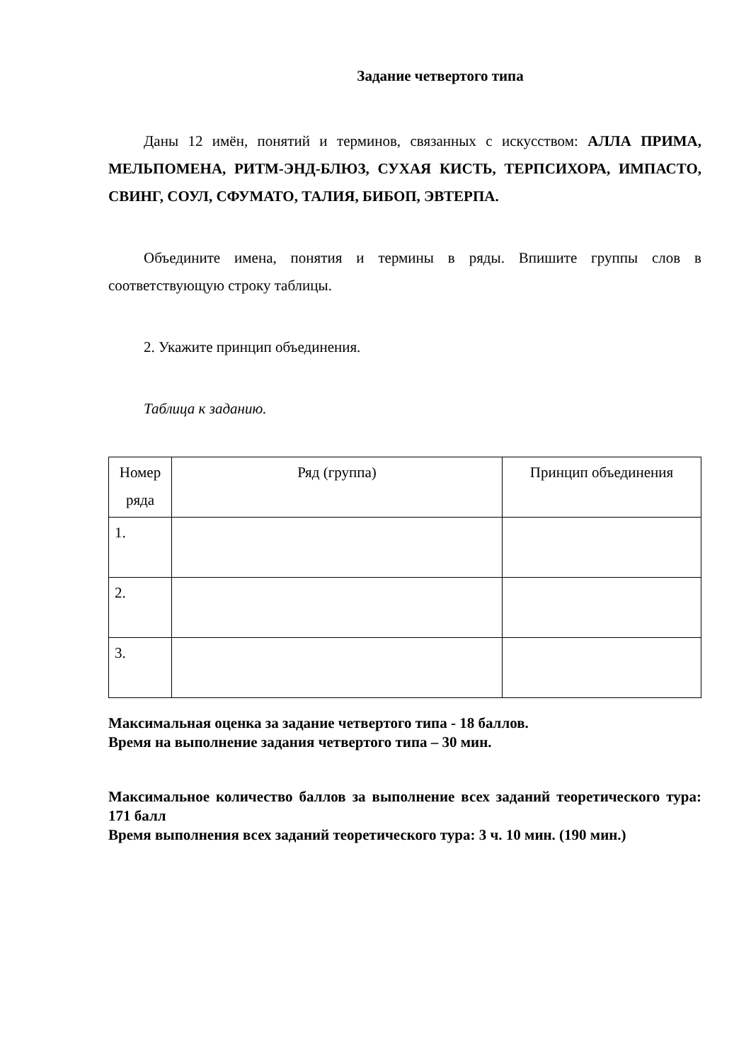Задание четвертого типа
Даны 12 имён, понятий и терминов, связанных с искусством: АЛЛА ПРИМА, МЕЛЬПОМЕНА, РИТМ-ЭНД-БЛЮЗ, СУХАЯ КИСТЬ, ТЕРПСИХОРА, ИМПАСТО, СВИНГ, СОУЛ, СФУМАТО, ТАЛИЯ, БИБОП, ЭВТЕРПА.
Объедините имена, понятия и термины в ряды. Впишите группы слов в соответствующую строку таблицы.
2. Укажите принцип объединения.
Таблица к заданию.
| Номер ряда | Ряд (группа) | Принцип объединения |
| 1. | | |
| 2. | | |
| 3. | | |
Максимальная оценка за задание четвертого типа - 18 баллов.
Время на выполнение задания четвертого типа – 30 мин.
Максимальное количество баллов за выполнение всех заданий теоретического тура: 171 балл
Время выполнения всех заданий теоретического тура: 3 ч. 10 мин. (190 мин.)